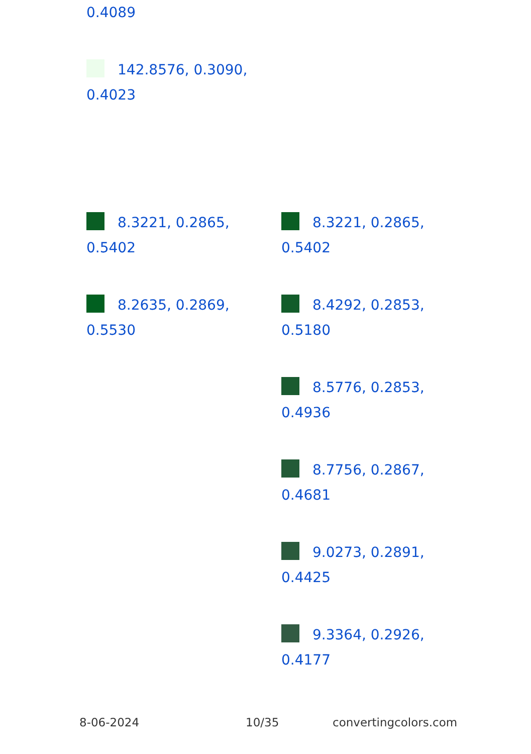0.4089
142.8576, 0.3090, 0.4023
8.3221, 0.2865, 0.5402
8.3221, 0.2865, 0.5402
8.2635, 0.2869, 0.5530
8.4292, 0.2853, 0.5180
8.5776, 0.2853, 0.4936
8.7756, 0.2867, 0.4681
9.0273, 0.2891, 0.4425
9.3364, 0.2926, 0.4177
8-06-2024 10/35 convertingcolors.com